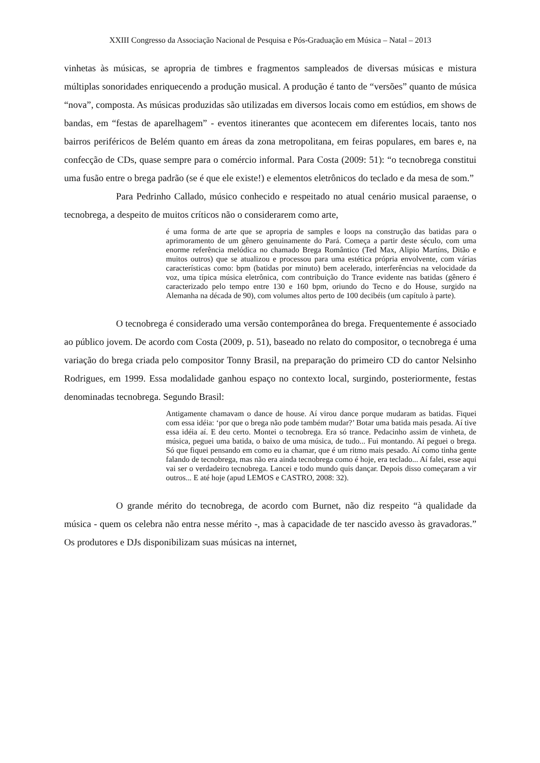XXIII Congresso da Associação Nacional de Pesquisa e Pós-Graduação em Música – Natal – 2013
vinhetas às músicas, se apropria de timbres e fragmentos sampleados de diversas músicas e mistura múltiplas sonoridades enriquecendo a produção musical. A produção é tanto de “versões” quanto de música “nova”, composta. As músicas produzidas são utilizadas em diversos locais como em estúdios, em shows de bandas, em “festas de aparelhagem” - eventos itinerantes que acontecem em diferentes locais, tanto nos bairros periféricos de Belém quanto em áreas da zona metropolitana, em feiras populares, em bares e, na confecção de CDs, quase sempre para o comércio informal. Para Costa (2009: 51): “o tecnobrega constitui uma fusão entre o brega padrão (se é que ele existe!) e elementos eletrônicos do teclado e da mesa de som.”
Para Pedrinho Callado, músico conhecido e respeitado no atual cenário musical paraense, o tecnobrega, a despeito de muitos críticos não o considerarem como arte,
é uma forma de arte que se apropria de samples e loops na construção das batidas para o aprimoramento de um gênero genuinamente do Pará. Começa a partir deste século, com uma enorme referência melódica no chamado Brega Romântico (Ted Max, Alipio Martíns, Ditão e muitos outros) que se atualizou e processou para uma estética própria envolvente, com várias características como: bpm (batidas por minuto) bem acelerado, interferências na velocidade da voz, uma típica música eletrônica, com contribuição do Trance evidente nas batidas (gênero é caracterizado pelo tempo entre 130 e 160 bpm, oriundo do Tecno e do House, surgido na Alemanha na década de 90), com volumes altos perto de 100 decibéis (um capítulo à parte).
O tecnobrega é considerado uma versão contemporânea do brega. Frequentemente é associado ao público jovem. De acordo com Costa (2009, p. 51), baseado no relato do compositor, o tecnobrega é uma variação do brega criada pelo compositor Tonny Brasil, na preparação do primeiro CD do cantor Nelsinho Rodrigues, em 1999. Essa modalidade ganhou espaço no contexto local, surgindo, posteriormente, festas denominadas tecnobrega. Segundo Brasil:
Antigamente chamavam o dance de house. Aí virou dance porque mudaram as batidas. Fiquei com essa idéia: ‘por que o brega não pode também mudar?’ Botar uma batida mais pesada. Aí tive essa idéia aí. E deu certo. Montei o tecnobrega. Era só trance. Pedacinho assim de vinheta, de música, peguei uma batida, o baixo de uma música, de tudo... Fui montando. Aí peguei o brega. Só que fiquei pensando em como eu ia chamar, que é um ritmo mais pesado. Aí como tinha gente falando de tecnobrega, mas não era ainda tecnobrega como é hoje, era teclado... Aí falei, esse aqui vai ser o verdadeiro tecnobrega. Lancei e todo mundo quis dançar. Depois disso começaram a vir outros... E até hoje (apud LEMOS e CASTRO, 2008: 32).
O grande mérito do tecnobrega, de acordo com Burnet, não diz respeito “à qualidade da música - quem os celebra não entra nesse mérito -, mas à capacidade de ter nascido avesso às gravadoras.” Os produtores e DJs disponibilizam suas músicas na internet,